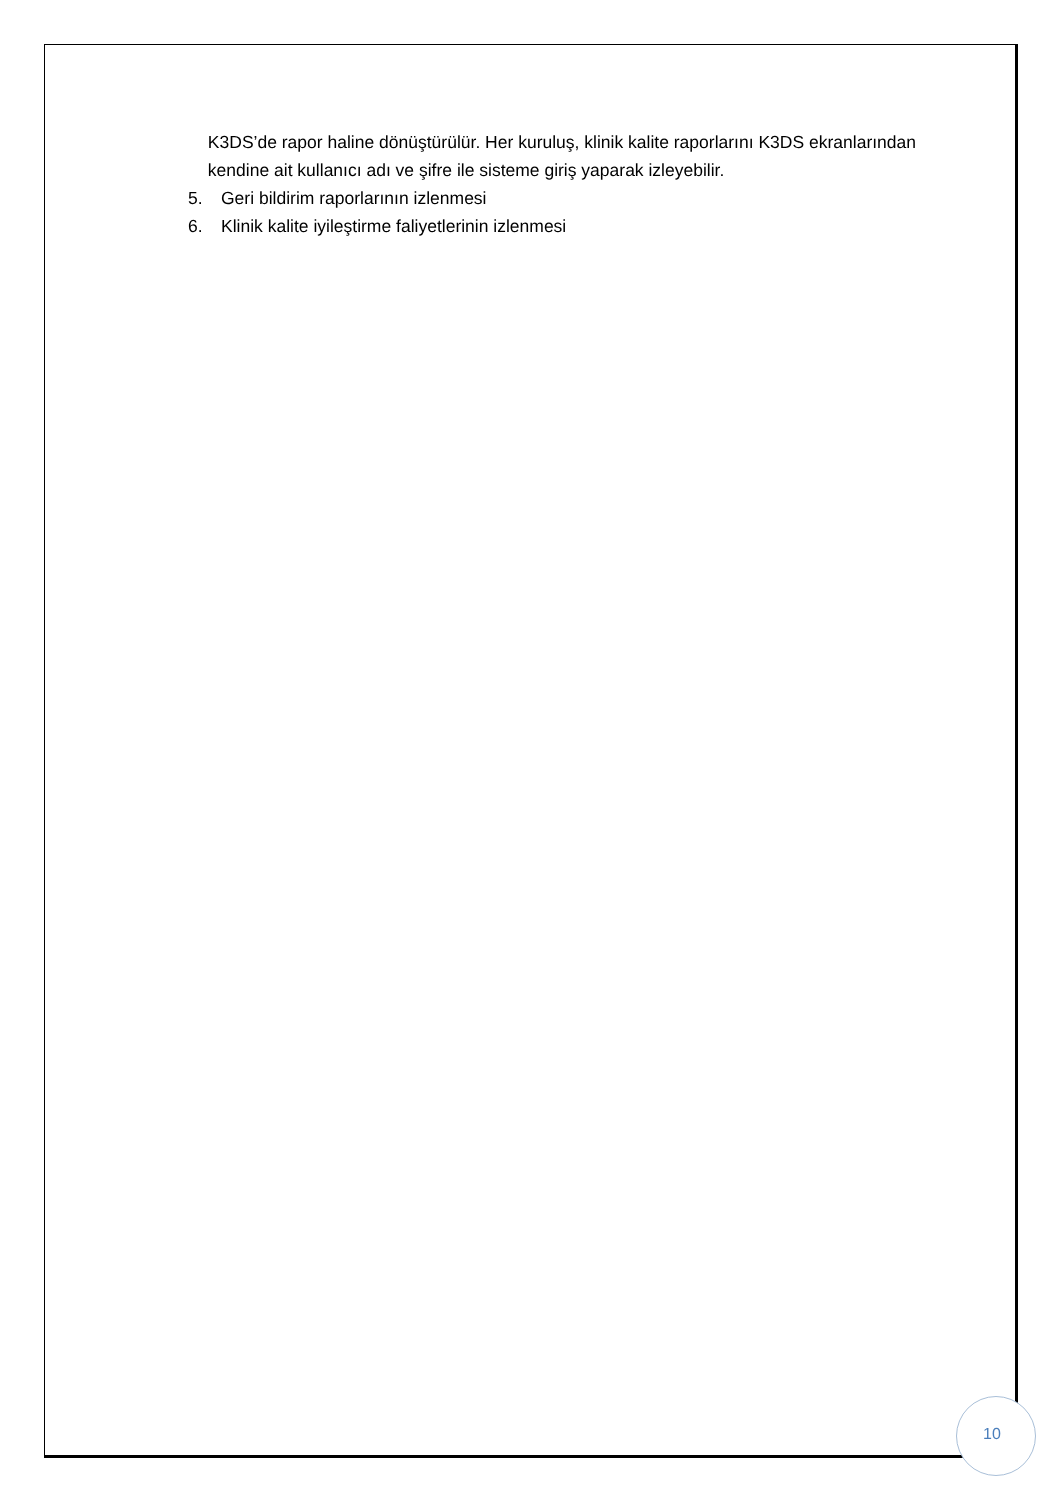K3DS’de rapor haline dönüştürülür. Her kuruluş, klinik kalite raporlarını K3DS ekranlarından kendine ait kullanıcı adı ve şifre ile sisteme giriş yaparak izleyebilir.
5. Geri bildirim raporlarının izlenmesi
6. Klinik kalite iyileştirme faliyetlerinin izlenmesi
10